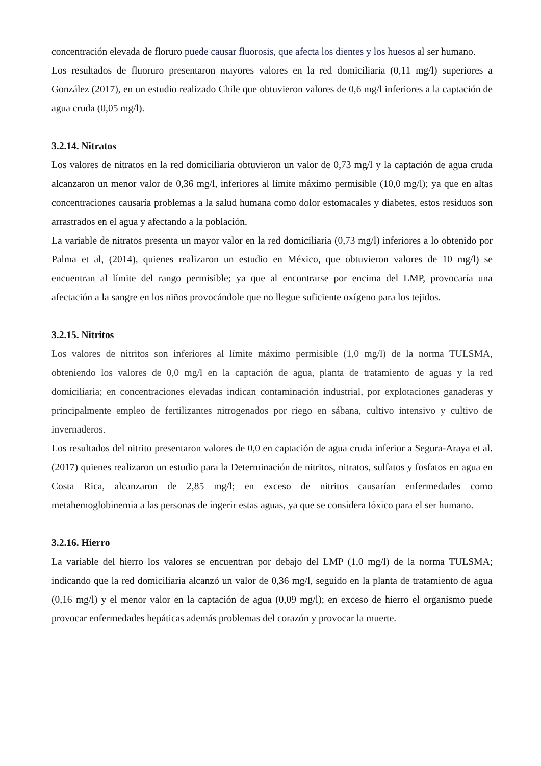concentración elevada de floruro puede causar fluorosis, que afecta los dientes y los huesos al ser humano.
Los resultados de fluoruro presentaron mayores valores en la red domiciliaria (0,11 mg/l) superiores a González (2017), en un estudio realizado Chile que obtuvieron valores de 0,6 mg/l inferiores a la captación de agua cruda (0,05 mg/l).
3.2.14. Nitratos
Los valores de nitratos en la red domiciliaria obtuvieron un valor de 0,73 mg/l y la captación de agua cruda alcanzaron un menor valor de 0,36 mg/l, inferiores al límite máximo permisible (10,0 mg/l); ya que en altas concentraciones causaría problemas a la salud humana como dolor estomacales y diabetes, estos residuos son arrastrados en el agua y afectando a la población.
La variable de nitratos presenta un mayor valor en la red domiciliaria (0,73 mg/l) inferiores a lo obtenido por Palma et al, (2014), quienes realizaron un estudio en México, que obtuvieron valores de 10 mg/l) se encuentran al límite del rango permisible; ya que al encontrarse por encima del LMP, provocaría una afectación a la sangre en los niños provocándole que no llegue suficiente oxígeno para los tejidos.
3.2.15. Nitritos
Los valores de nitritos son inferiores al límite máximo permisible (1,0 mg/l) de la norma TULSMA, obteniendo los valores de 0,0 mg/l en la captación de agua, planta de tratamiento de aguas y la red domiciliaria; en concentraciones elevadas indican contaminación industrial, por explotaciones ganaderas y principalmente empleo de fertilizantes nitrogenados por riego en sábana, cultivo intensivo y cultivo de invernaderos.
Los resultados del nitrito presentaron valores de 0,0 en captación de agua cruda inferior a Segura-Araya et al. (2017) quienes realizaron un estudio para la Determinación de nitritos, nitratos, sulfatos y fosfatos en agua en Costa Rica, alcanzaron de 2,85 mg/l; en exceso de nitritos causarían enfermedades como metahemoglobinemia a las personas de ingerir estas aguas, ya que se considera tóxico para el ser humano.
3.2.16. Hierro
La variable del hierro los valores se encuentran por debajo del LMP (1,0 mg/l) de la norma TULSMA; indicando que la red domiciliaria alcanzó un valor de 0,36 mg/l, seguido en la planta de tratamiento de agua (0,16 mg/l) y el menor valor en la captación de agua (0,09 mg/l); en exceso de hierro el organismo puede provocar enfermedades hepáticas además problemas del corazón y provocar la muerte.